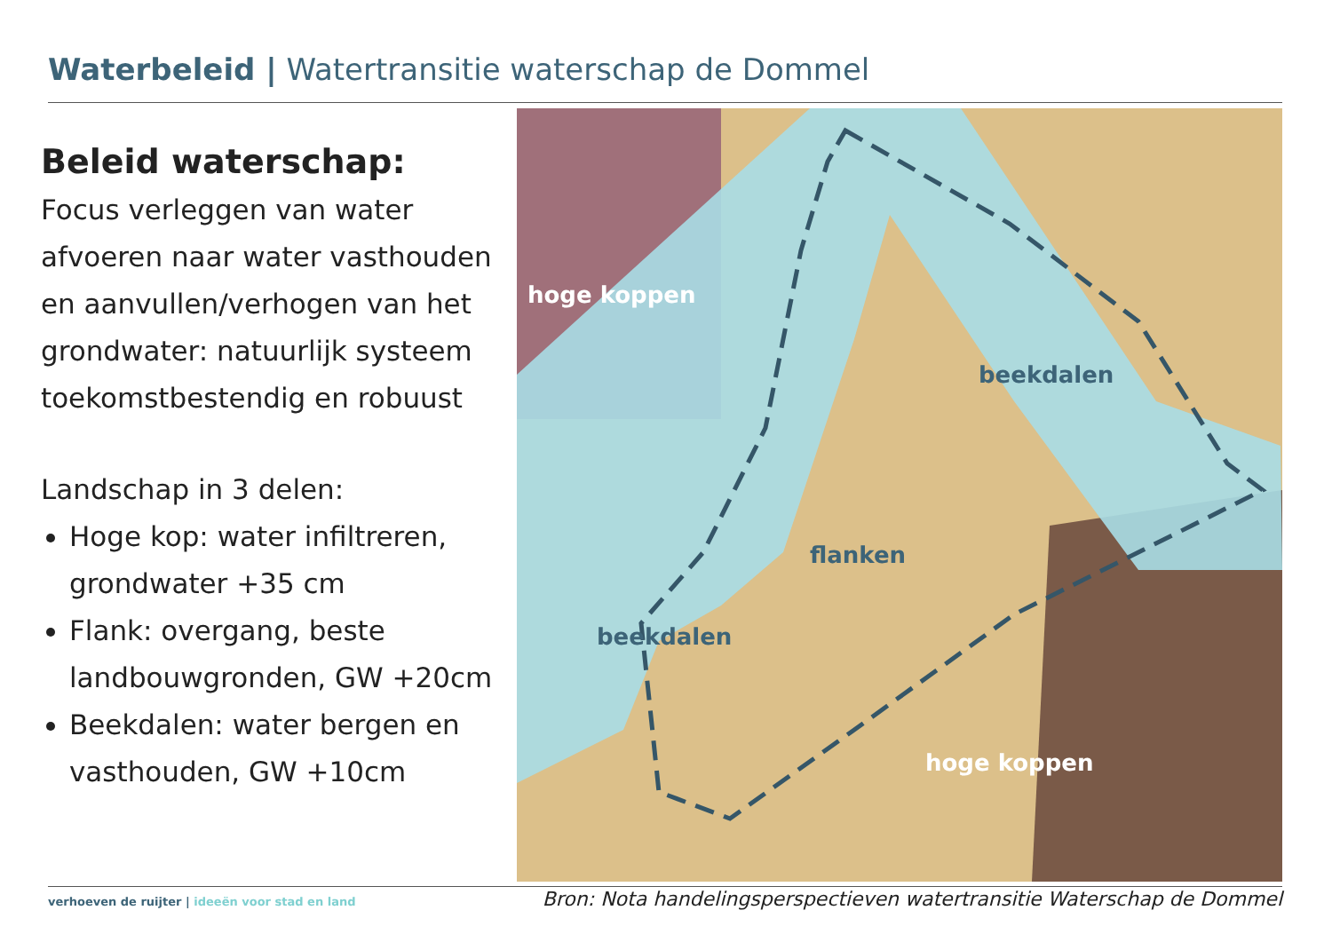Waterbeleid | Watertransitie waterschap de Dommel
Beleid waterschap:
Focus verleggen van water afvoeren naar water vasthouden en aanvullen/verhogen van het grondwater: natuurlijk systeem toekomstbestendig en robuust
Landschap in 3 delen:
Hoge kop: water infiltreren, grondwater +35 cm
Flank: overgang, beste landbouwgronden, GW +20cm
Beekdalen: water bergen en vasthouden, GW +10cm
hoge koppen
beekdalen
flanken
beekdalen
hoge koppen
verhoeven de ruijter | ideeën voor stad en land
Bron: Nota handelingsperspectieven watertransitie Waterschap de Dommel